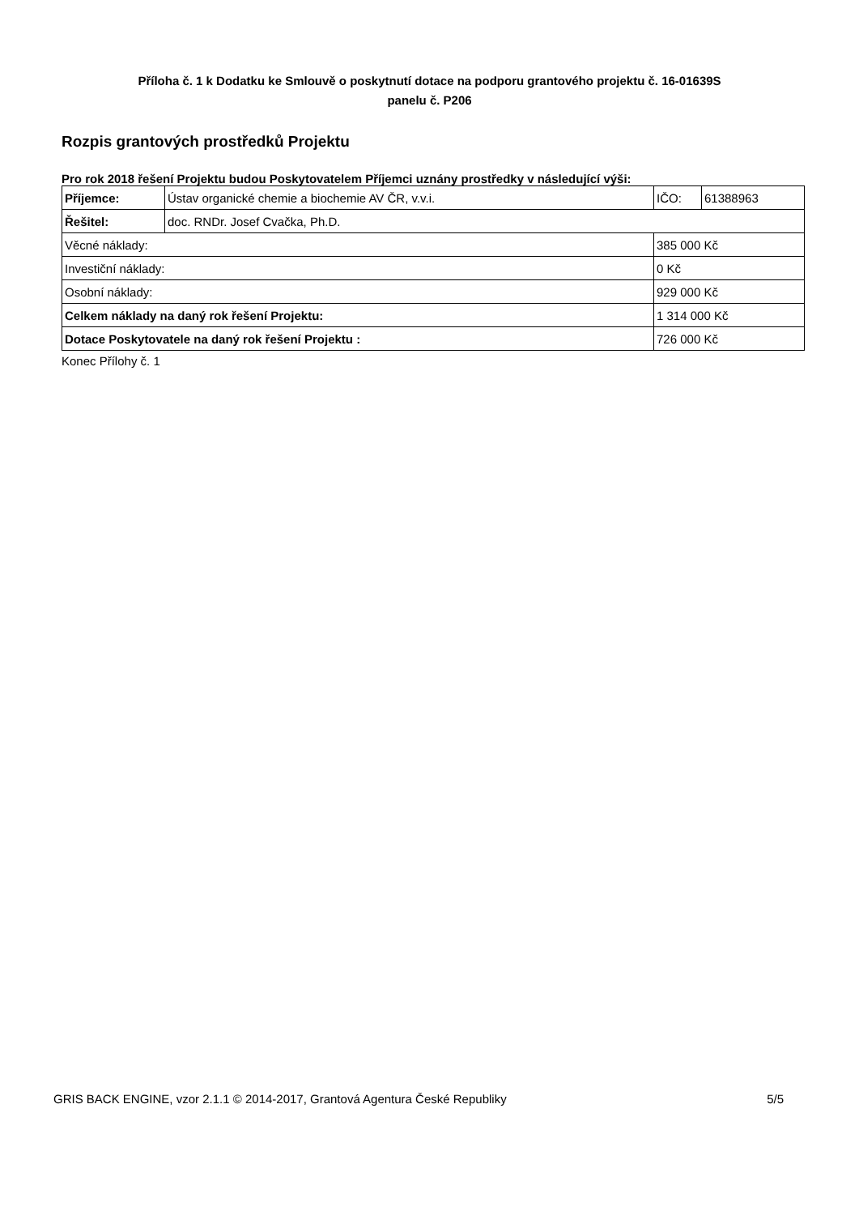Příloha č. 1 k Dodatku ke Smlouvě o poskytnutí dotace na podporu grantového projektu č. 16-01639S
panelu č. P206
Rozpis grantových prostředků Projektu
Pro rok 2018 řešení Projektu budou Poskytovatelem Příjemci uznány prostředky v následující výši:
| Příjemce: | Ústav organické chemie a biochemie AV ČR, v.v.i. | IČO: | 61388963 |
| Řešitel: | doc. RNDr. Josef Cvačka, Ph.D. | | |
| Věcné náklady: | | 385 000 Kč | |
| Investiční náklady: | | 0 Kč | |
| Osobní náklady: | | 929 000 Kč | |
| Celkem náklady na daný rok řešení Projektu: | | 1 314 000 Kč | |
| Dotace Poskytovatele na daný rok řešení Projektu : | | 726 000 Kč | |
Konec Přílohy č. 1
GRIS BACK ENGINE, vzor 2.1.1 © 2014-2017, Grantová Agentura České Republiky 5/5